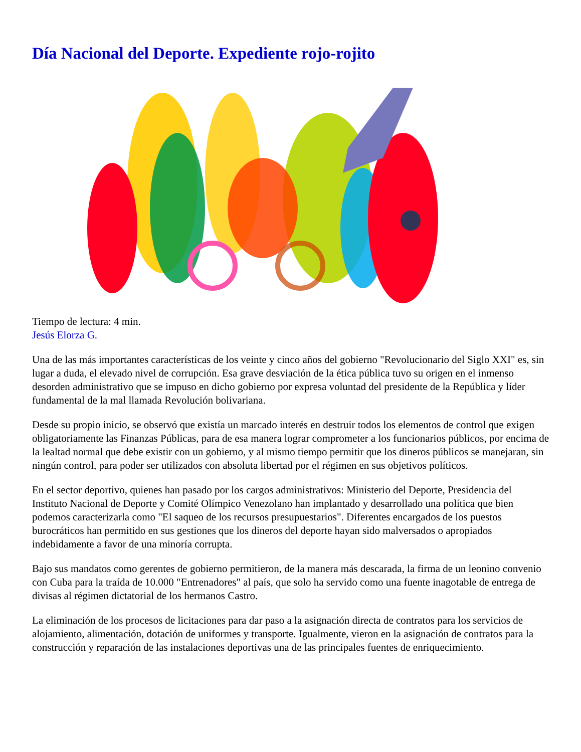Día Nacional del Deporte. Expediente rojo-rojito
Tiempo de lectura: 4 min.
Jesús Elorza G.
Una de las más importantes características de los veinte y cinco años del gobierno "Revolucionario del Siglo XXI" es, sin lugar a duda, el elevado nivel de corrupción. Esa grave desviación de la ética pública tuvo su origen en el inmenso desorden administrativo que se impuso en dicho gobierno por expresa voluntad del presidente de la República y líder fundamental de la mal llamada Revolución bolivariana.
Desde su propio inicio, se observó que existía un marcado interés en destruir todos los elementos de control que exigen obligatoriamente las Finanzas Públicas, para de esa manera lograr comprometer a los funcionarios públicos, por encima de la lealtad normal que debe existir con un gobierno, y al mismo tiempo permitir que los dineros públicos se manejaran, sin ningún control, para poder ser utilizados con absoluta libertad por el régimen en sus objetivos políticos.
En el sector deportivo, quienes han pasado por los cargos administrativos: Ministerio del Deporte, Presidencia del Instituto Nacional de Deporte y Comité Olímpico Venezolano han implantado y desarrollado una política que bien podemos caracterizarla como "El saqueo de los recursos presupuestarios". Diferentes encargados de los puestos burocráticos han permitido en sus gestiones que los dineros del deporte hayan sido malversados o apropiados indebidamente a favor de una minoría corrupta.
Bajo sus mandatos como gerentes de gobierno permitieron, de la manera más descarada, la firma de un leonino convenio con Cuba para la traída de 10.000 "Entrenadores" al país, que solo ha servido como una fuente inagotable de entrega de divisas al régimen dictatorial de los hermanos Castro.
La eliminación de los procesos de licitaciones para dar paso a la asignación directa de contratos para los servicios de alojamiento, alimentación, dotación de uniformes y transporte. Igualmente, vieron en la asignación de contratos para la construcción y reparación de las instalaciones deportivas una de las principales fuentes de enriquecimiento.